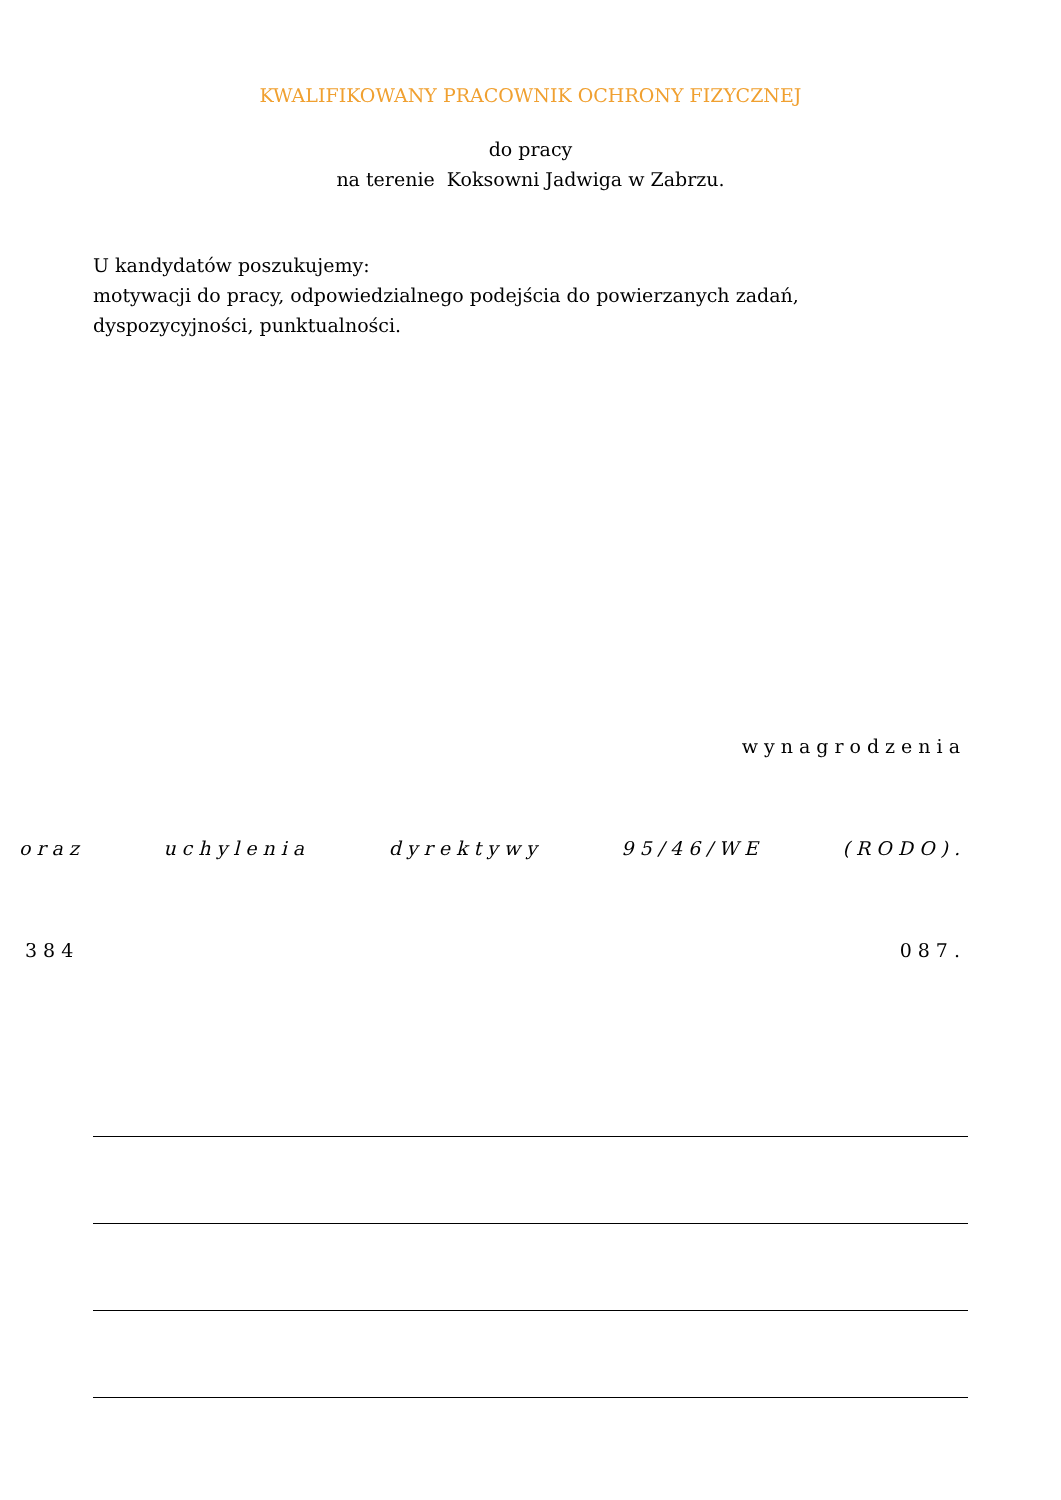KWALIFIKOWANY PRACOWNIK OCHRONY FIZYCZNEJ
do pracy
na terenie Koksowni Jadwiga w Zabrzu.
U kandydatów poszukujemy:
motywacji do pracy, odpowiedzialnego podejścia do powierzanych zadań,
dyspozycyjności, punktualności.
wynagrodzenia
oraz uchylenia dyrektywy 95/46/WE (RODO).
384 087.